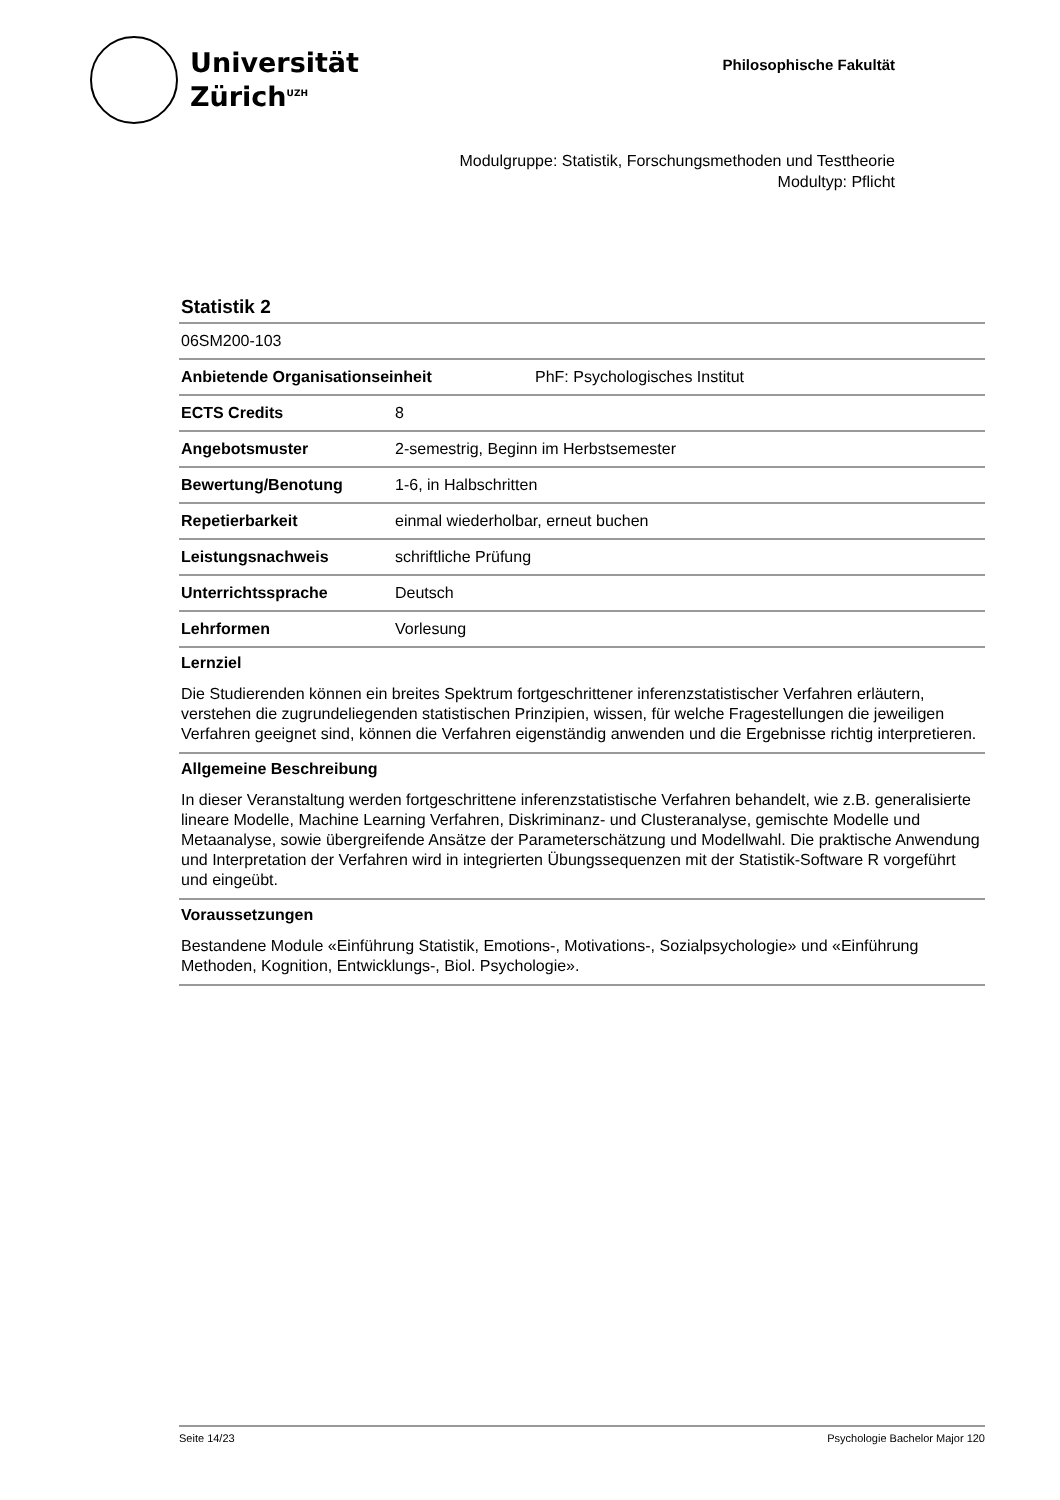Universität
Zürich<sup>UZH</sup>
Philosophische Fakultät
Modulgruppe: Statistik, Forschungsmethoden und Testtheorie
Modultyp: Pflicht
Statistik 2
| 06SM200-103 | |
| Anbietende Organisationseinheit | PhF: Psychologisches Institut |
| ECTS Credits | 8 |
| Angebotsmuster | 2-semestrig, Beginn im Herbstsemester |
| Bewertung/Benotung | 1-6, in Halbschritten |
| Repetierbarkeit | einmal wiederholbar, erneut buchen |
| Leistungsnachweis | schriftliche Prüfung |
| Unterrichtssprache | Deutsch |
| Lehrformen | Vorlesung |
Lernziel
Die Studierenden können ein breites Spektrum fortgeschrittener inferenzstatistischer Verfahren erläutern, verstehen die zugrundeliegenden statistischen Prinzipien, wissen, für welche Fragestellungen die jeweiligen Verfahren geeignet sind, können die Verfahren eigenständig anwenden und die Ergebnisse richtig interpretieren.
Allgemeine Beschreibung
In dieser Veranstaltung werden fortgeschrittene inferenzstatistische Verfahren behandelt, wie z.B. generalisierte lineare Modelle, Machine Learning Verfahren, Diskriminanz- und Clusteranalyse, gemischte Modelle und Metaanalyse, sowie übergreifende Ansätze der Parameterschätzung und Modellwahl. Die praktische Anwendung und Interpretation der Verfahren wird in integrierten Übungssequenzen mit der Statistik-Software R vorgeführt und eingeübt.
Voraussetzungen
Bestandene Module «Einführung Statistik, Emotions-, Motivations-, Sozialpsychologie» und «Einführung Methoden, Kognition, Entwicklungs-, Biol. Psychologie».
Seite 14/23 Psychologie Bachelor Major 120